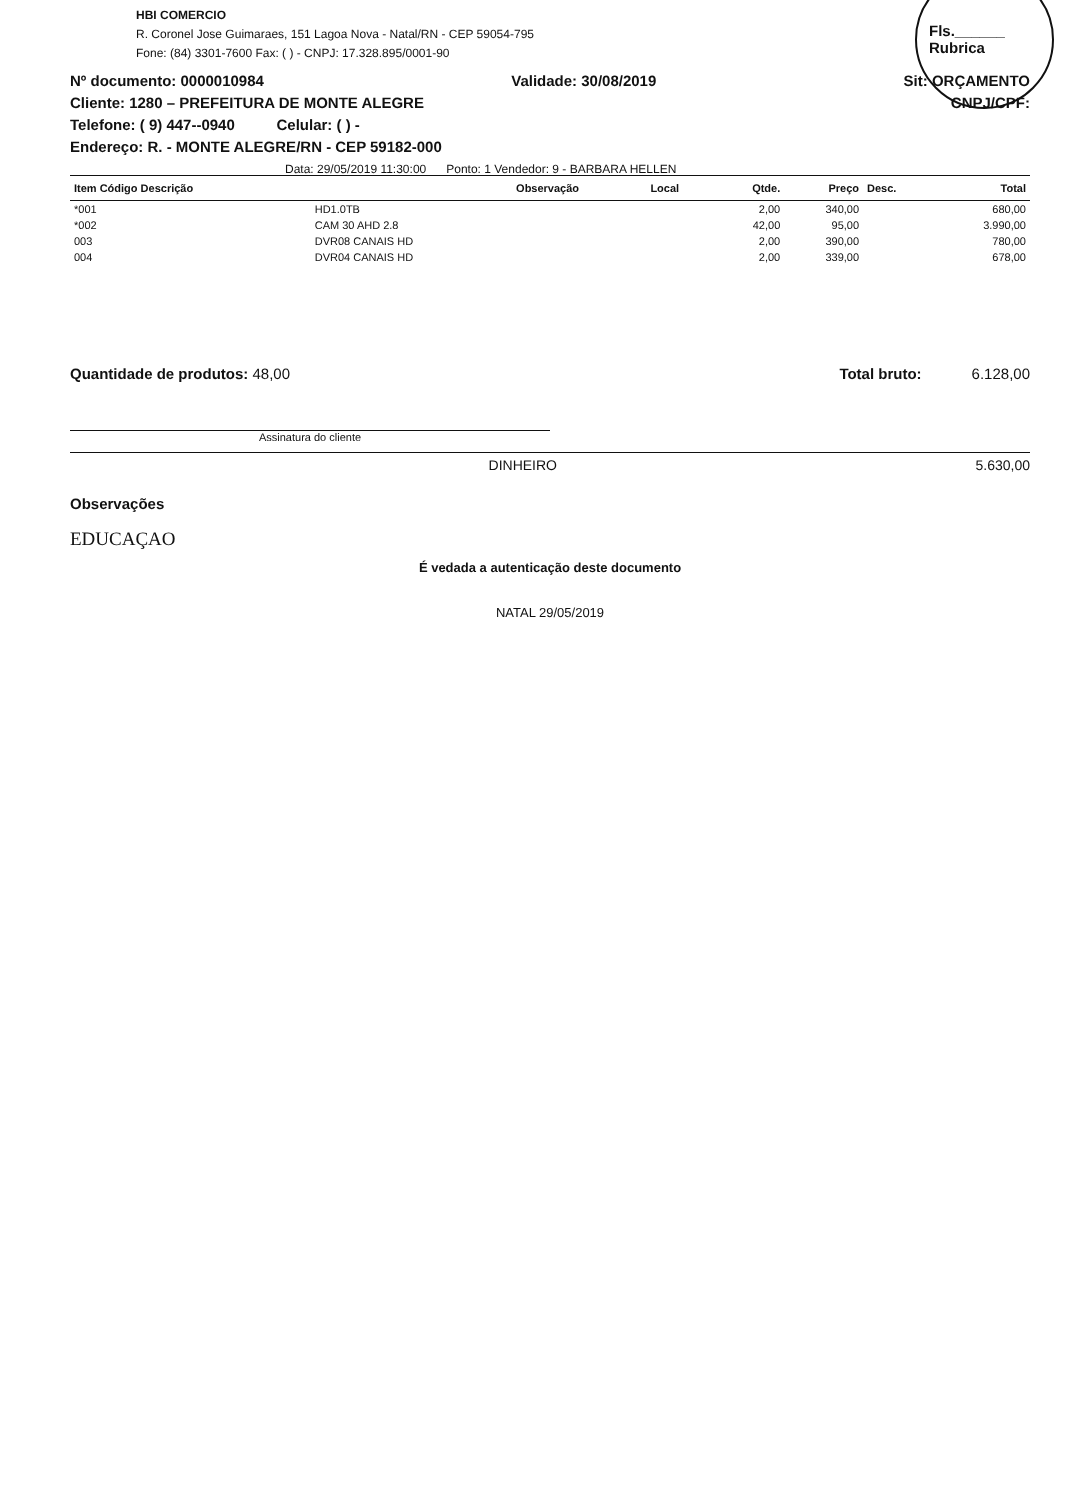HBI COMERCIO
R. Coronel Jose Guimaraes, 151 Lagoa Nova - Natal/RN - CEP 59054-795
Fone: (84) 3301-7600 Fax: ( ) - CNPJ: 17.328.895/0001-90
Fls.______
Rubrica
Nº documento: 0000010984 Validade: 30/08/2019 Sit: ORÇAMENTO
Cliente: 1280 – PREFEITURA DE MONTE ALEGRE CNPJ/CPF:
Telefone: ( 9) 447--0940 Celular: ( ) -
Endereço: R. - MONTE ALEGRE/RN - CEP 59182-000
Data: 29/05/2019 11:30:00 Ponto: 1 Vendedor: 9 - BARBARA HELLEN
| Item Código Descrição | | Observação | Local | Qtde. | Preço | Desc. | Total |
| --- | --- | --- | --- | --- | --- | --- | --- |
| *001 | HD1.0TB | | | 2,00 | 340,00 | | 680,00 |
| *002 | CAM 30 AHD 2.8 | | | 42,00 | 95,00 | | 3.990,00 |
| 003 | DVR08 CANAIS HD | | | 2,00 | 390,00 | | 780,00 |
| 004 | DVR04 CANAIS HD | | | 2,00 | 339,00 | | 678,00 |
Quantidade de produtos: 48,00 Total bruto: 6.128,00
Assinatura do cliente
DINHEIRO 5.630,00
Observações
EDUCAÇAO
É vedada a autenticação deste documento
NATAL 29/05/2019